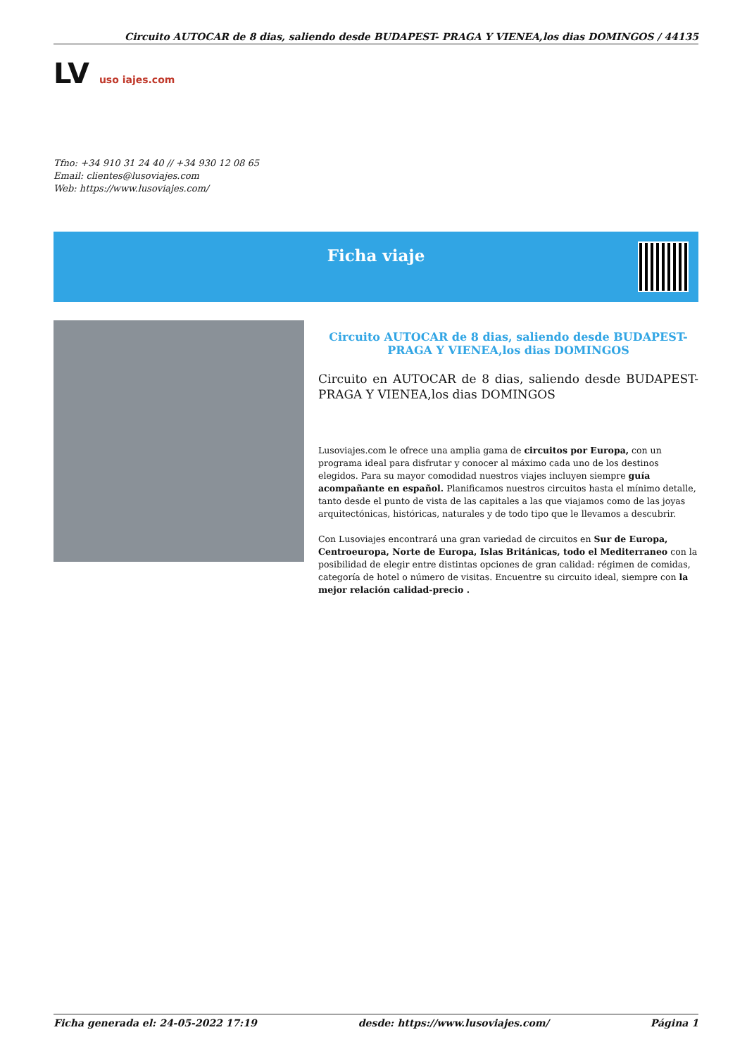Circuito AUTOCAR de 8 dias, saliendo desde BUDAPEST- PRAGA Y VIENEA,los dias DOMINGOS / 44135
LV uso iajes.com
Tfno: +34 910 31 24 40 // +34 930 12 08 65
Email: clientes@lusoviajes.com
Web: https://www.lusoviajes.com/
Ficha viaje
Circuito AUTOCAR de 8 dias, saliendo desde BUDAPEST- PRAGA Y VIENEA,los dias DOMINGOS
Circuito en AUTOCAR de 8 dias, saliendo desde BUDAPEST- PRAGA Y VIENEA,los dias DOMINGOS
Lusoviajes.com le ofrece una amplia gama de circuitos por Europa, con un programa ideal para disfrutar y conocer al máximo cada uno de los destinos elegidos. Para su mayor comodidad nuestros viajes incluyen siempre guía acompañante en español. Planificamos nuestros circuitos hasta el mínimo detalle, tanto desde el punto de vista de las capitales a las que viajamos como de las joyas arquitectónicas, históricas, naturales y de todo tipo que le llevamos a descubrir.
Con Lusoviajes encontrará una gran variedad de circuitos en Sur de Europa, Centroeuropa, Norte de Europa, Islas Británicas, todo el Mediterraneo con la posibilidad de elegir entre distintas opciones de gran calidad: régimen de comidas, categoría de hotel o número de visitas. Encuentre su circuito ideal, siempre con la mejor relación calidad-precio .
Ficha generada el: 24-05-2022 17:19 desde: https://www.lusoviajes.com/ Página 1